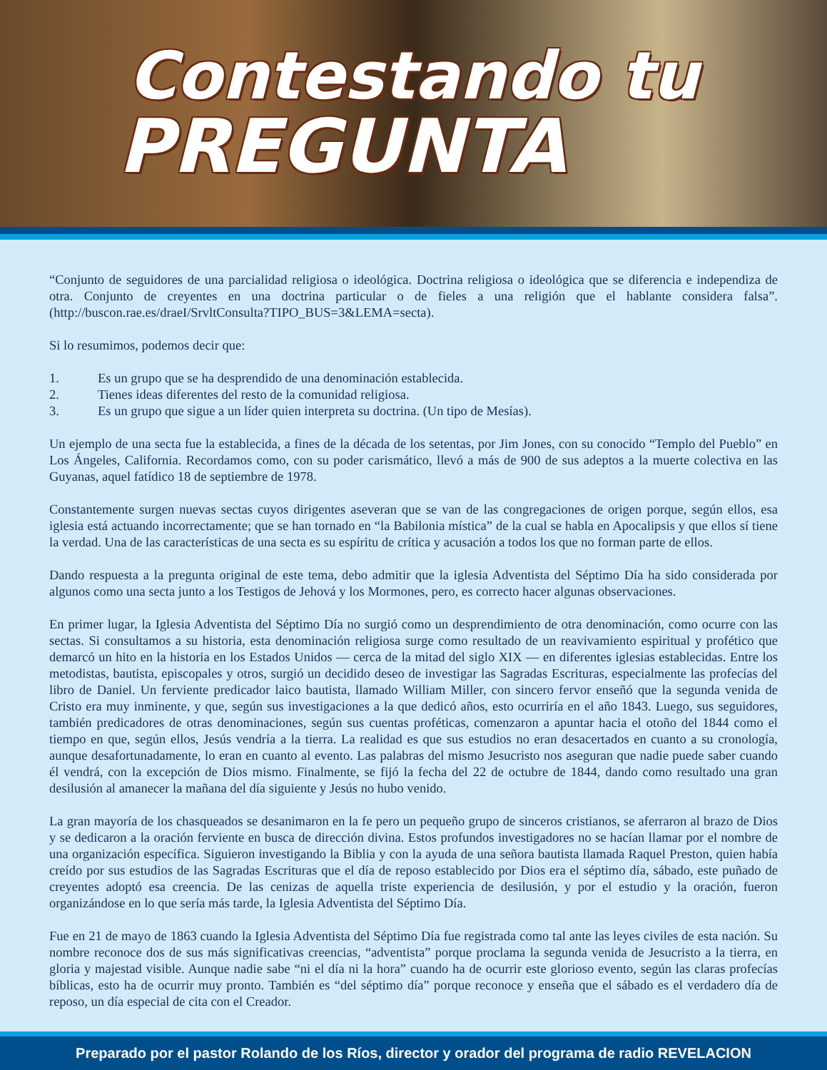Contestando tu
PREGUNTA
“Conjunto de seguidores de una parcialidad religiosa o ideológica. Doctrina religiosa o ideológica que se diferencia e independiza de otra. Conjunto de creyentes en una doctrina particular o de fieles a una religión que el hablante considera falsa”. (http://buscon.rae.es/draeI/SrvltConsulta?TIPO_BUS=3&LEMA=secta).
Si lo resumimos, podemos decir que:
1. Es un grupo que se ha desprendido de una denominación establecida.
2. Tienes ideas diferentes del resto de la comunidad religiosa.
3. Es un grupo que sigue a un líder quien interpreta su doctrina. (Un tipo de Mesías).
Un ejemplo de una secta fue la establecida, a fines de la década de los setentas, por Jim Jones, con su conocido “Templo del Pueblo” en Los Ángeles, California. Recordamos como, con su poder carismático, llevó a más de 900 de sus adeptos a la muerte colectiva en las Guyanas, aquel fatídico 18 de septiembre de 1978.
Constantemente surgen nuevas sectas cuyos dirigentes aseveran que se van de las congregaciones de origen porque, según ellos, esa iglesia está actuando incorrectamente; que se han tornado en “la Babilonia mística” de la cual se habla en Apocalipsis y que ellos sí tiene la verdad. Una de las características de una secta es su espíritu de crítica y acusación a todos los que no forman parte de ellos.
Dando respuesta a la pregunta original de este tema, debo admitir que la iglesia Adventista del Séptimo Día ha sido considerada por algunos como una secta junto a los Testigos de Jehová y los Mormones, pero, es correcto hacer algunas observaciones.
En primer lugar, la Iglesia Adventista del Séptimo Día no surgió como un desprendimiento de otra denominación, como ocurre con las sectas. Si consultamos a su historia, esta denominación religiosa surge como resultado de un reavivamiento espiritual y profético que demarcó un hito en la historia en los Estados Unidos — cerca de la mitad del siglo XIX — en diferentes iglesias establecidas. Entre los metodistas, bautista, episcopales y otros, surgió un decidido deseo de investigar las Sagradas Escrituras, especialmente las profecías del libro de Daniel. Un ferviente predicador laico bautista, llamado William Miller, con sincero fervor enseñó que la segunda venida de Cristo era muy inminente, y que, según sus investigaciones a la que dedicó años, esto ocurriría en el año 1843. Luego, sus seguidores, también predicadores de otras denominaciones, según sus cuentas proféticas, comenzaron a apuntar hacia el otoño del 1844 como el tiempo en que, según ellos, Jesús vendría a la tierra. La realidad es que sus estudios no eran desacertados en cuanto a su cronología, aunque desafortunadamente, lo eran en cuanto al evento. Las palabras del mismo Jesucristo nos aseguran que nadie puede saber cuando él vendrá, con la excepción de Dios mismo. Finalmente, se fijó la fecha del 22 de octubre de 1844, dando como resultado una gran desilusión al amanecer la mañana del día siguiente y Jesús no hubo venido.
La gran mayoría de los chasqueados se desanimaron en la fe pero un pequeño grupo de sinceros cristianos, se aferraron al brazo de Dios y se dedicaron a la oración ferviente en busca de dirección divina. Estos profundos investigadores no se hacían llamar por el nombre de una organización específica. Siguieron investigando la Biblia y con la ayuda de una señora bautista llamada Raquel Preston, quien había creído por sus estudios de las Sagradas Escrituras que el día de reposo establecido por Dios era el séptimo día, sábado, este puñado de creyentes adoptó esa creencia. De las cenizas de aquella triste experiencia de desilusión, y por el estudio y la oración, fueron organizándose en lo que sería más tarde, la Iglesia Adventista del Séptimo Día.
Fue en 21 de mayo de 1863 cuando la Iglesia Adventista del Séptimo Día fue registrada como tal ante las leyes civiles de esta nación. Su nombre reconoce dos de sus más significativas creencias, “adventista” porque proclama la segunda venida de Jesucristo a la tierra, en gloria y majestad visible. Aunque nadie sabe “ni el día ni la hora” cuando ha de ocurrir este glorioso evento, según las claras profecías bíblicas, esto ha de ocurrir muy pronto. También es “del séptimo día” porque reconoce y enseña que el sábado es el verdadero día de reposo, un día especial de cita con el Creador.
Preparado por el pastor Rolando de los Ríos, director y orador del programa de radio REVELACION